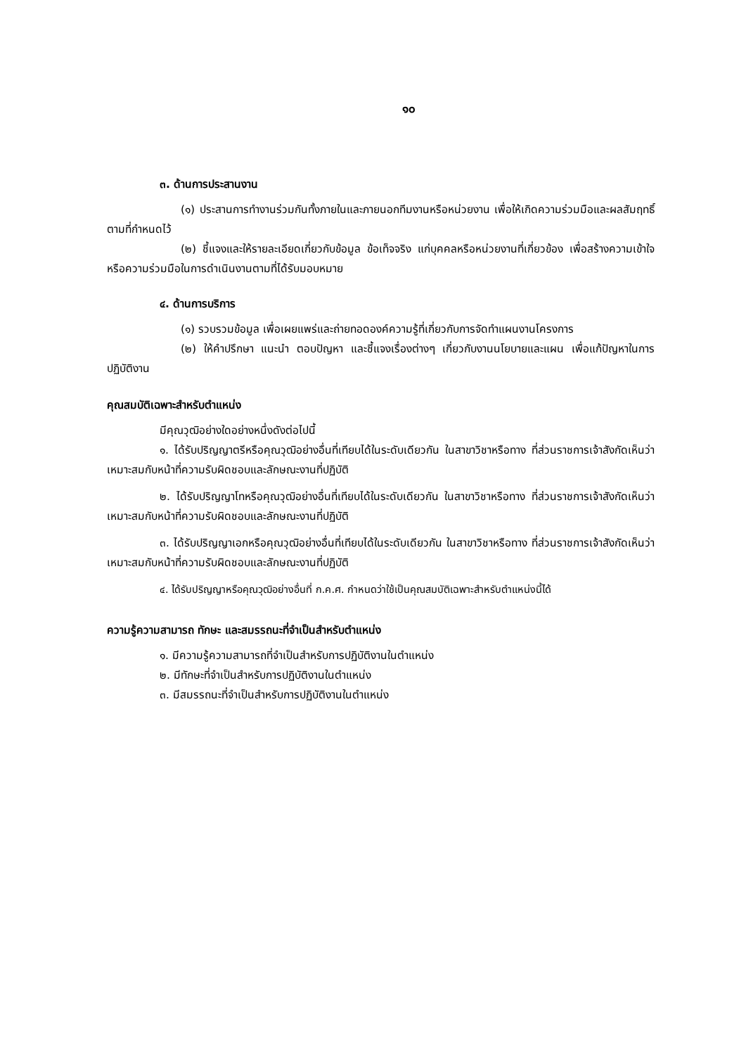๑๐
๓. ด้านการประสานงาน
(๑) ประสานการทำงานร่วมกันทั้งภายในและภายนอกทีมงานหรือหน่วยงาน เพื่อให้เกิดความร่วมมือและผลสัมฤทธิ์ตามที่กำหนดไว้
(๒) ชี้แจงและให้รายละเอียดเกี่ยวกับข้อมูล ข้อเท็จจริง แก่บุคคลหรือหน่วยงานที่เกี่ยวข้อง เพื่อสร้างความเข้าใจหรือความร่วมมือในการดำเนินงานตามที่ได้รับมอบหมาย
๔. ด้านการบริการ
(๑) รวบรวมข้อมูล เพื่อเผยแพร่และถ่ายทอดองค์ความรู้ที่เกี่ยวกับการจัดทำแผนงานโครงการ
(๒) ให้คำปรึกษา แนะนำ ตอบปัญหา และชี้แจงเรื่องต่างๆ เกี่ยวกับงานนโยบายและแผน เพื่อแก้ปัญหาในการปฏิบัติงาน
คุณสมบัติเฉพาะสำหรับตำแหน่ง
มีคุณวุฒิอย่างใดอย่างหนึ่งดังต่อไปนี้
๑. ได้รับปริญญาตรีหรือคุณวุฒิอย่างอื่นที่เทียบได้ในระดับเดียวกัน ในสาขาวิชาหรือทาง ที่ส่วนราชการเจ้าสังกัดเห็นว่าเหมาะสมกับหน้าที่ความรับผิดชอบและลักษณะงานที่ปฏิบัติ
๒. ได้รับปริญญาโทหรือคุณวุฒิอย่างอื่นที่เทียบได้ในระดับเดียวกัน ในสาขาวิชาหรือทาง ที่ส่วนราชการเจ้าสังกัดเห็นว่าเหมาะสมกับหน้าที่ความรับผิดชอบและลักษณะงานที่ปฏิบัติ
๓. ได้รับปริญญาเอกหรือคุณวุฒิอย่างอื่นที่เทียบได้ในระดับเดียวกัน ในสาขาวิชาหรือทาง ที่ส่วนราชการเจ้าสังกัดเห็นว่าเหมาะสมกับหน้าที่ความรับผิดชอบและลักษณะงานที่ปฏิบัติ
๔. ได้รับปริญญาหรือคุณวุฒิอย่างอื่นที่ ก.ค.ศ. กำหนดว่าใช้เป็นคุณสมบัติเฉพาะสำหรับตำแหน่งนี้ได้
ความรู้ความสามารถ ทักษะ และสมรรถนะที่จำเป็นสำหรับตำแหน่ง
๑. มีความรู้ความสามารถที่จำเป็นสำหรับการปฏิบัติงานในตำแหน่ง
๒. มีทักษะที่จำเป็นสำหรับการปฏิบัติงานในตำแหน่ง
๓. มีสมรรถนะที่จำเป็นสำหรับการปฏิบัติงานในตำแหน่ง